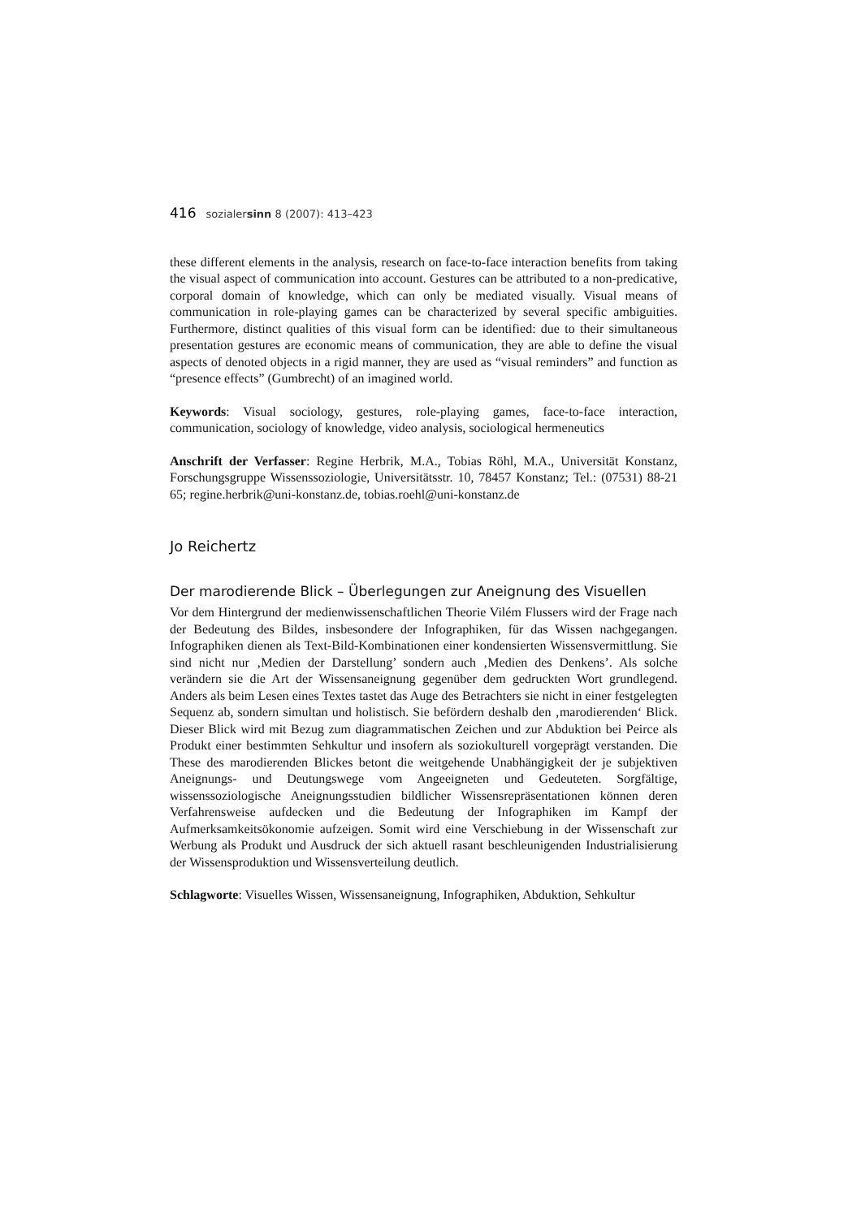416 sozialersinn 8 (2007): 413–423
these different elements in the analysis, research on face-to-face interaction benefits from taking the visual aspect of communication into account. Gestures can be attributed to a non-predicative, corporal domain of knowledge, which can only be mediated visually. Visual means of communication in role-playing games can be characterized by several specific ambiguities. Furthermore, distinct qualities of this visual form can be identified: due to their simultaneous presentation gestures are economic means of communication, they are able to define the visual aspects of denoted objects in a rigid manner, they are used as “visual reminders” and function as “presence effects” (Gumbrecht) of an imagined world.
Keywords: Visual sociology, gestures, role-playing games, face-to-face interaction, communication, sociology of knowledge, video analysis, sociological hermeneutics
Anschrift der Verfasser: Regine Herbrik, M.A., Tobias Röhl, M.A., Universität Konstanz, Forschungsgruppe Wissenssoziologie, Universitätsstr. 10, 78457 Konstanz; Tel.: (07531) 88-21 65; regine.herbrik@uni-konstanz.de, tobias.roehl@uni-konstanz.de
Jo Reichertz
Der marodierende Blick – Überlegungen zur Aneignung des Visuellen
Vor dem Hintergrund der medienwissenschaftlichen Theorie Vilém Flussers wird der Frage nach der Bedeutung des Bildes, insbesondere der Infographiken, für das Wissen nachgegangen. Infographiken dienen als Text-Bild-Kombinationen einer kondensierten Wissensvermittlung. Sie sind nicht nur ‚Medien der Darstellung’ sondern auch ‚Medien des Denkens’. Als solche verändern sie die Art der Wissensaneignung gegenüber dem gedruckten Wort grundlegend. Anders als beim Lesen eines Textes tastet das Auge des Betrachters sie nicht in einer festgelegten Sequenz ab, sondern simultan und holistisch. Sie befördern deshalb den ‚marodierenden‘ Blick. Dieser Blick wird mit Bezug zum diagrammatischen Zeichen und zur Abduktion bei Peirce als Produkt einer bestimmten Sehkultur und insofern als soziokulturell vorgeprägt verstanden. Die These des marodierenden Blickes betont die weitgehende Unabhängigkeit der je subjektiven Aneignungs- und Deutungswege vom Angeeigneten und Gedeuteten. Sorgfältige, wissenssoziologische Aneignungsstudien bildlicher Wissensrepräsentationen können deren Verfahrensweise aufdecken und die Bedeutung der Infographiken im Kampf der Aufmerksamkeitsökonomie aufzeigen. Somit wird eine Verschiebung in der Wissenschaft zur Werbung als Produkt und Ausdruck der sich aktuell rasant beschleunigenden Industrialisierung der Wissensproduktion und Wissensverteilung deutlich.
Schlagworte: Visuelles Wissen, Wissensaneignung, Infographiken, Abduktion, Sehkultur